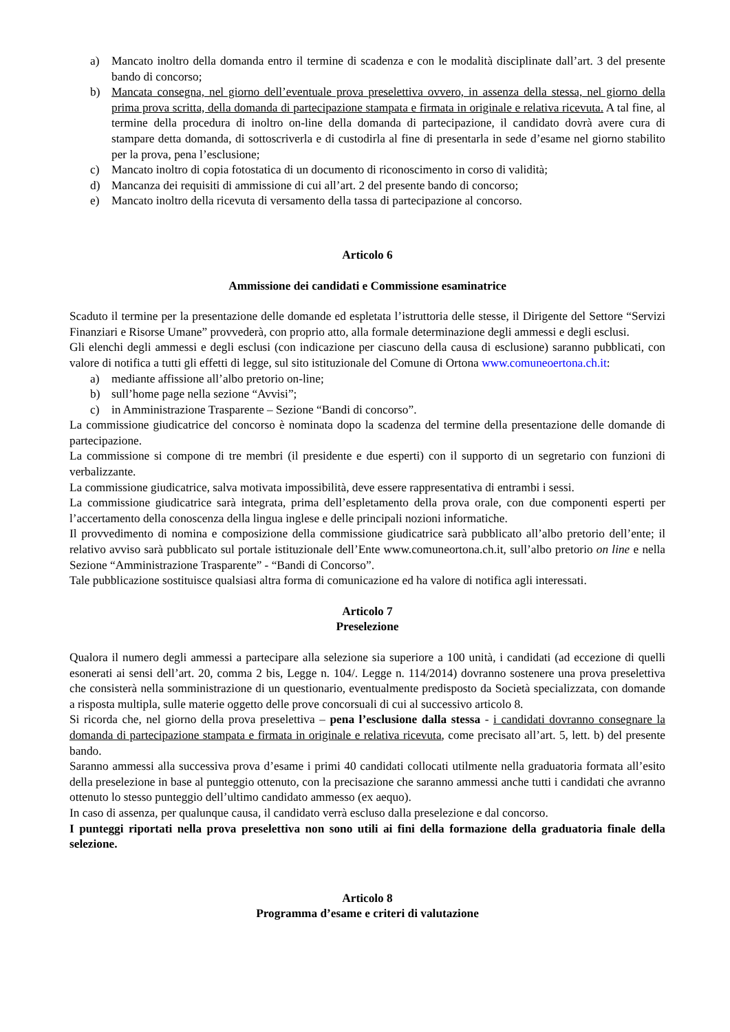a) Mancato inoltro della domanda entro il termine di scadenza e con le modalità disciplinate dall’art. 3 del presente bando di concorso;
b) Mancata consegna, nel giorno dell’eventuale prova preselettiva ovvero, in assenza della stessa, nel giorno della prima prova scritta, della domanda di partecipazione stampata e firmata in originale e relativa ricevuta. A tal fine, al termine della procedura di inoltro on-line della domanda di partecipazione, il candidato dovrà avere cura di stampare detta domanda, di sottoscriverla e di custodirla al fine di presentarla in sede d’esame nel giorno stabilito per la prova, pena l’esclusione;
c) Mancato inoltro di copia fotostatica di un documento di riconoscimento in corso di validità;
d) Mancanza dei requisiti di ammissione di cui all’art. 2 del presente bando di concorso;
e) Mancato inoltro della ricevuta di versamento della tassa di partecipazione al concorso.
Articolo 6
Ammissione dei candidati e Commissione esaminatrice
Scaduto il termine per la presentazione delle domande ed espletata l’istruttoria delle stesse, il Dirigente del Settore “Servizi Finanziari e Risorse Umane” provvederà, con proprio atto, alla formale determinazione degli ammessi e degli esclusi.
Gli elenchi degli ammessi e degli esclusi (con indicazione per ciascuno della causa di esclusione) saranno pubblicati, con valore di notifica a tutti gli effetti di legge, sul sito istituzionale del Comune di Ortona www.comuneoertona.ch.it:
a) mediante affissione all’albo pretorio on-line;
b) sull’home page nella sezione “Avvisi”;
c) in Amministrazione Trasparente – Sezione “Bandi di concorso”.
La commissione giudicatrice del concorso è nominata dopo la scadenza del termine della presentazione delle domande di partecipazione.
La commissione si compone di tre membri (il presidente e due esperti) con il supporto di un segretario con funzioni di verbalizzante.
La commissione giudicatrice, salva motivata impossibilità, deve essere rappresentativa di entrambi i sessi.
La commissione giudicatrice sarà integrata, prima dell’espletamento della prova orale, con due componenti esperti per l’accertamento della conoscenza della lingua inglese e delle principali nozioni informatiche.
Il provvedimento di nomina e composizione della commissione giudicatrice sarà pubblicato all’albo pretorio dell’ente; il relativo avviso sarà pubblicato sul portale istituzionale dell’Ente www.comuneortona.ch.it, sull’albo pretorio on line e nella Sezione “Amministrazione Trasparente” - “Bandi di Concorso”.
Tale pubblicazione sostituisce qualsiasi altra forma di comunicazione ed ha valore di notifica agli interessati.
Articolo 7
Preselezione
Qualora il numero degli ammessi a partecipare alla selezione sia superiore a 100 unità, i candidati (ad eccezione di quelli esonerati ai sensi dell’art. 20, comma 2 bis, Legge n. 104/. Legge n. 114/2014) dovranno sostenere una prova preselettiva che consisterà nella somministrazione di un questionario, eventualmente predisposto da Società specializzata, con domande a risposta multipla, sulle materie oggetto delle prove concorsuali di cui al successivo articolo 8.
Si ricorda che, nel giorno della prova preselettiva – pena l’esclusione dalla stessa - i candidati dovranno consegnare la domanda di partecipazione stampata e firmata in originale e relativa ricevuta, come precisato all’art. 5, lett. b) del presente bando.
Saranno ammessi alla successiva prova d’esame i primi 40 candidati collocati utilmente nella graduatoria formata all’esito della preselezione in base al punteggio ottenuto, con la precisazione che saranno ammessi anche tutti i candidati che avranno ottenuto lo stesso punteggio dell’ultimo candidato ammesso (ex aequo).
In caso di assenza, per qualunque causa, il candidato verrà escluso dalla preselezione e dal concorso.
I punteggi riportati nella prova preselettiva non sono utili ai fini della formazione della graduatoria finale della selezione.
Articolo 8
Programma d’esame e criteri di valutazione